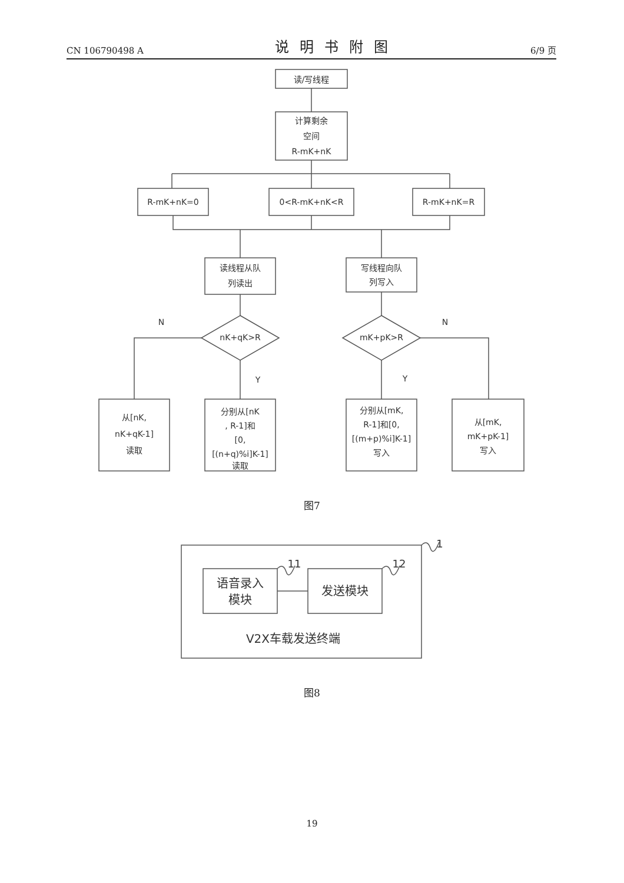CN 106790498 A 说明书附图 6/9 页
读/写线程
计算剩余
空间
R-mK+nK
R-mK+nK=0
0<R-mK+nK<R
R-mK+nK=R
读线程从队
列读出
写线程向队
列写入
nK+qK>R
mK+pK>R
N
N
Y
Y
从[nK,
nK+qK-1]
读取
分别从[nK
, R-1]和
[0,
[(n+q)%i]K-1]
读取
分别从[mK,
R-1]和[0,
[(m+p)%i]K-1]
写入
从[mK,
mK+pK-1]
写入
1
11
12
语音录入
模块
发送模块
V2X车载发送终端
图7
图8
19